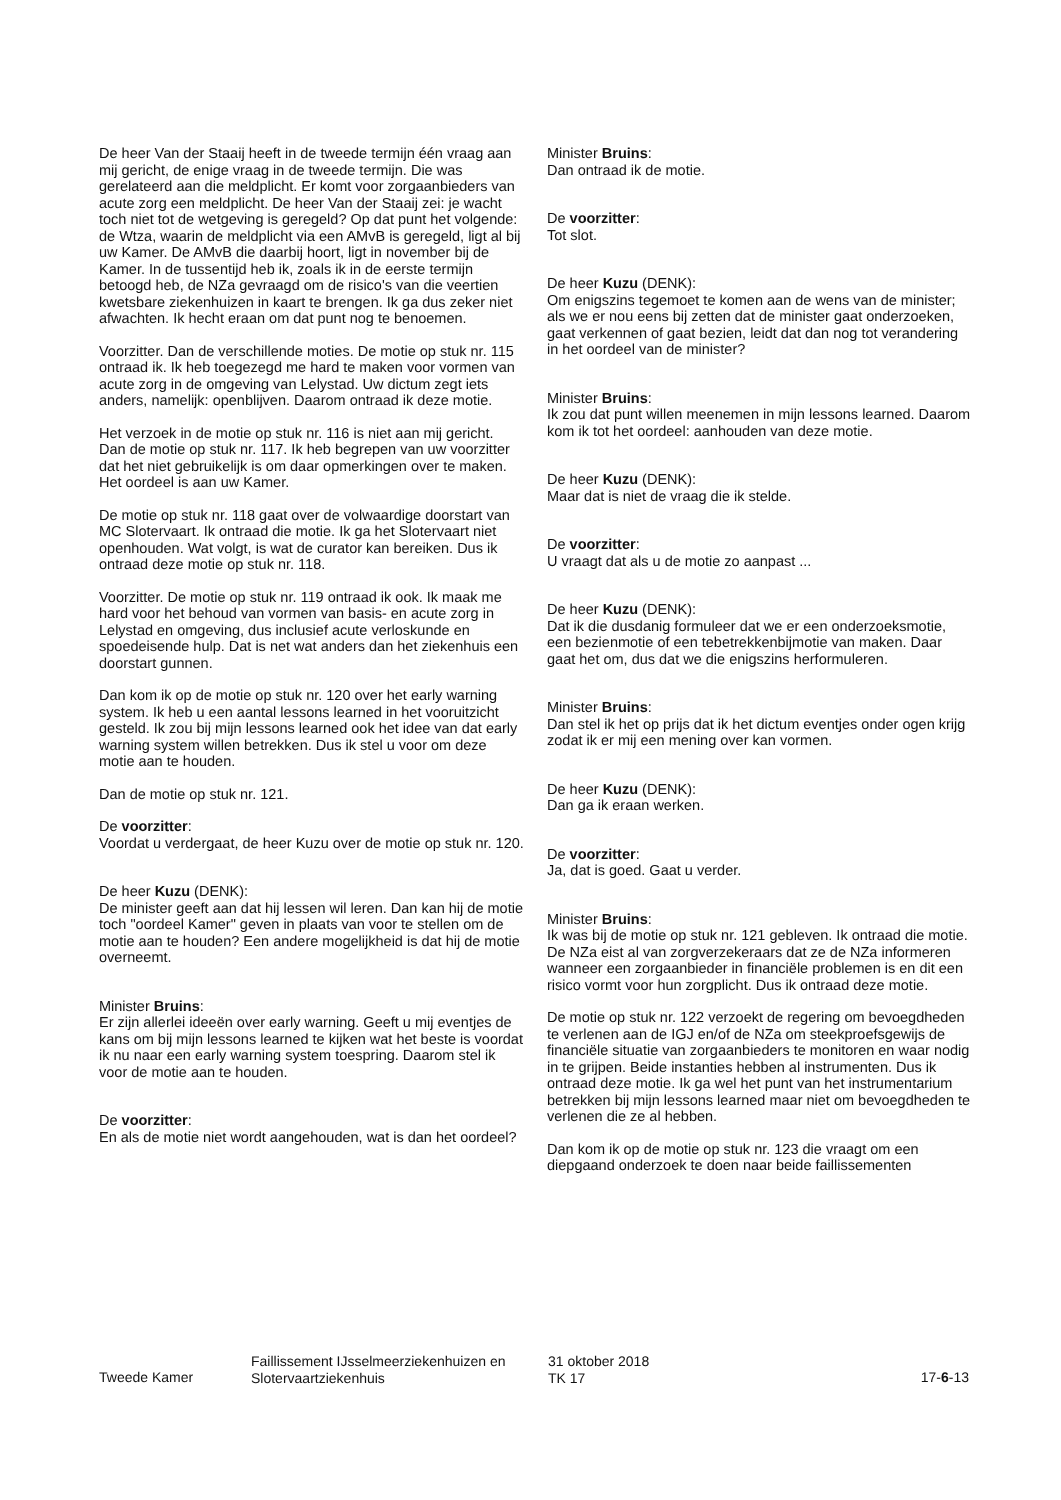De heer Van der Staaij heeft in de tweede termijn één vraag aan mij gericht, de enige vraag in de tweede termijn. Die was gerelateerd aan die meldplicht. Er komt voor zorgaanbieders van acute zorg een meldplicht. De heer Van der Staaij zei: je wacht toch niet tot de wetgeving is geregeld? Op dat punt het volgende: de Wtza, waarin de meldplicht via een AMvB is geregeld, ligt al bij uw Kamer. De AMvB die daarbij hoort, ligt in november bij de Kamer. In de tussentijd heb ik, zoals ik in de eerste termijn betoogd heb, de NZa gevraagd om de risico's van die veertien kwetsbare ziekenhuizen in kaart te brengen. Ik ga dus zeker niet afwachten. Ik hecht eraan om dat punt nog te benoemen.
Voorzitter. Dan de verschillende moties. De motie op stuk nr. 115 ontraad ik. Ik heb toegezegd me hard te maken voor vormen van acute zorg in de omgeving van Lelystad. Uw dictum zegt iets anders, namelijk: openblijven. Daarom ontraad ik deze motie.
Het verzoek in de motie op stuk nr. 116 is niet aan mij gericht. Dan de motie op stuk nr. 117. Ik heb begrepen van uw voorzitter dat het niet gebruikelijk is om daar opmerkingen over te maken. Het oordeel is aan uw Kamer.
De motie op stuk nr. 118 gaat over de volwaardige doorstart van MC Slotervaart. Ik ontraad die motie. Ik ga het Slotervaart niet openhouden. Wat volgt, is wat de curator kan bereiken. Dus ik ontraad deze motie op stuk nr. 118.
Voorzitter. De motie op stuk nr. 119 ontraad ik ook. Ik maak me hard voor het behoud van vormen van basis- en acute zorg in Lelystad en omgeving, dus inclusief acute verloskunde en spoedeisende hulp. Dat is net wat anders dan het ziekenhuis een doorstart gunnen.
Dan kom ik op de motie op stuk nr. 120 over het early warning system. Ik heb u een aantal lessons learned in het vooruitzicht gesteld. Ik zou bij mijn lessons learned ook het idee van dat early warning system willen betrekken. Dus ik stel u voor om deze motie aan te houden.
Dan de motie op stuk nr. 121.
De voorzitter:
Voordat u verdergaat, de heer Kuzu over de motie op stuk nr. 120.
De heer Kuzu (DENK):
De minister geeft aan dat hij lessen wil leren. Dan kan hij de motie toch "oordeel Kamer" geven in plaats van voor te stellen om de motie aan te houden? Een andere mogelijkheid is dat hij de motie overneemt.
Minister Bruins:
Er zijn allerlei ideeën over early warning. Geeft u mij eventjes de kans om bij mijn lessons learned te kijken wat het beste is voordat ik nu naar een early warning system toespring. Daarom stel ik voor de motie aan te houden.
De voorzitter:
En als de motie niet wordt aangehouden, wat is dan het oordeel?
Minister Bruins:
Dan ontraad ik de motie.
De voorzitter:
Tot slot.
De heer Kuzu (DENK):
Om enigszins tegemoet te komen aan de wens van de minister; als we er nou eens bij zetten dat de minister gaat onderzoeken, gaat verkennen of gaat bezien, leidt dat dan nog tot verandering in het oordeel van de minister?
Minister Bruins:
Ik zou dat punt willen meenemen in mijn lessons learned. Daarom kom ik tot het oordeel: aanhouden van deze motie.
De heer Kuzu (DENK):
Maar dat is niet de vraag die ik stelde.
De voorzitter:
U vraagt dat als u de motie zo aanpast ...
De heer Kuzu (DENK):
Dat ik die dusdanig formuleer dat we er een onderzoeksmotie, een bezienmotie of een tebetrekkenbijmotie van maken. Daar gaat het om, dus dat we die enigszins herformuleren.
Minister Bruins:
Dan stel ik het op prijs dat ik het dictum eventjes onder ogen krijg zodat ik er mij een mening over kan vormen.
De heer Kuzu (DENK):
Dan ga ik eraan werken.
De voorzitter:
Ja, dat is goed. Gaat u verder.
Minister Bruins:
Ik was bij de motie op stuk nr. 121 gebleven. Ik ontraad die motie. De NZa eist al van zorgverzekeraars dat ze de NZa informeren wanneer een zorgaanbieder in financiële problemen is en dit een risico vormt voor hun zorgplicht. Dus ik ontraad deze motie.
De motie op stuk nr. 122 verzoekt de regering om bevoegdheden te verlenen aan de IGJ en/of de NZa om steekproefsgewijs de financiële situatie van zorgaanbieders te monitoren en waar nodig in te grijpen. Beide instanties hebben al instrumenten. Dus ik ontraad deze motie. Ik ga wel het punt van het instrumentarium betrekken bij mijn lessons learned maar niet om bevoegdheden te verlenen die ze al hebben.
Dan kom ik op de motie op stuk nr. 123 die vraagt om een diepgaand onderzoek te doen naar beide faillissementen
Tweede Kamer
Faillissement IJsselmeerziekenhuizen en Slotervaartziekenhuis
31 oktober 2018
TK 17
17-6-13